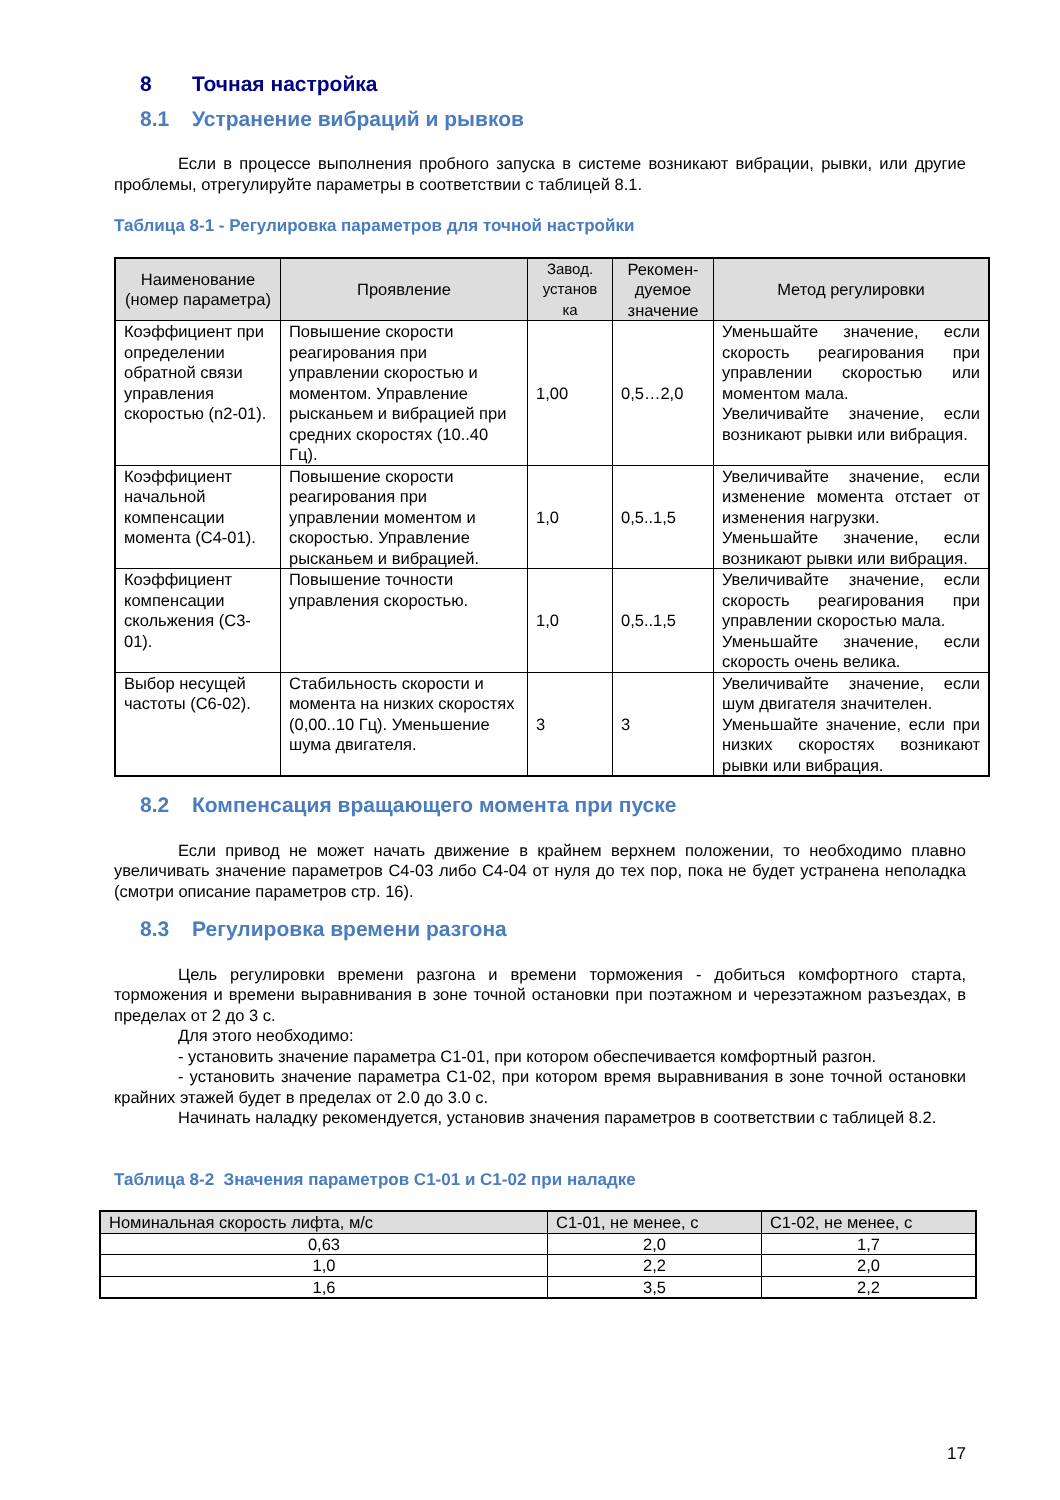8 Точная настройка
8.1 Устранение вибраций и рывков
Если в процессе выполнения пробного запуска в системе возникают вибрации, рывки, или другие проблемы, отрегулируйте параметры в соответствии с таблицей 8.1.
Таблица 8-1 - Регулировка параметров для точной настройки
| Наименование (номер параметра) | Проявление | Завод. установ ка | Рекомен-дуемое значение | Метод регулировки |
| --- | --- | --- | --- | --- |
| Коэффициент при определении обратной связи управления скоростью (n2-01). | Повышение скорости реагирования при управлении скоростью и моментом. Управление рысканьем и вибрацией при средних скоростях (10..40 Гц). | 1,00 | 0,5…2,0 | Уменьшайте значение, если скорость реагирования при управлении скоростью или моментом мала. Увеличивайте значение, если возникают рывки или вибрация. |
| Коэффициент начальной компенсации момента (C4-01). | Повышение скорости реагирования при управлении моментом и скоростью. Управление рысканьем и вибрацией. | 1,0 | 0,5..1,5 | Увеличивайте значение, если изменение момента отстает от изменения нагрузки. Уменьшайте значение, если возникают рывки или вибрация. |
| Коэффициент компенсации скольжения (C3-01). | Повышение точности управления скоростью. | 1,0 | 0,5..1,5 | Увеличивайте значение, если скорость реагирования при управлении скоростью мала. Уменьшайте значение, если скорость очень велика. |
| Выбор несущей частоты (C6-02). | Стабильность скорости и момента на низких скоростях (0,00..10 Гц). Уменьшение шума двигателя. | 3 | 3 | Увеличивайте значение, если шум двигателя значителен. Уменьшайте значение, если при низких скоростях возникают рывки или вибрация. |
8.2 Компенсация вращающего момента при пуске
Если привод не может начать движение в крайнем верхнем положении, то необходимо плавно увеличивать значение параметров C4-03 либо C4-04 от нуля до тех пор, пока не будет устранена неполадка (смотри описание параметров стр. 16).
8.3 Регулировка времени разгона
Цель регулировки времени разгона и времени торможения - добиться комфортного старта, торможения и времени выравнивания в зоне точной остановки при поэтажном и черезэтажном разъездах, в пределах от 2 до 3 с.
Для этого необходимо:
- установить значение параметра C1-01, при котором обеспечивается комфортный разгон.
- установить значение параметра C1-02, при котором время выравнивания в зоне точной остановки крайних этажей будет в пределах от 2.0 до 3.0 с.
Начинать наладку рекомендуется, установив значения параметров в соответствии с таблицей 8.2.
Таблица 8-2 Значения параметров C1-01 и C1-02 при наладке
| Номинальная скорость лифта, м/с | C1-01, не менее, с | C1-02, не менее, с |
| --- | --- | --- |
| 0,63 | 2,0 | 1,7 |
| 1,0 | 2,2 | 2,0 |
| 1,6 | 3,5 | 2,2 |
17